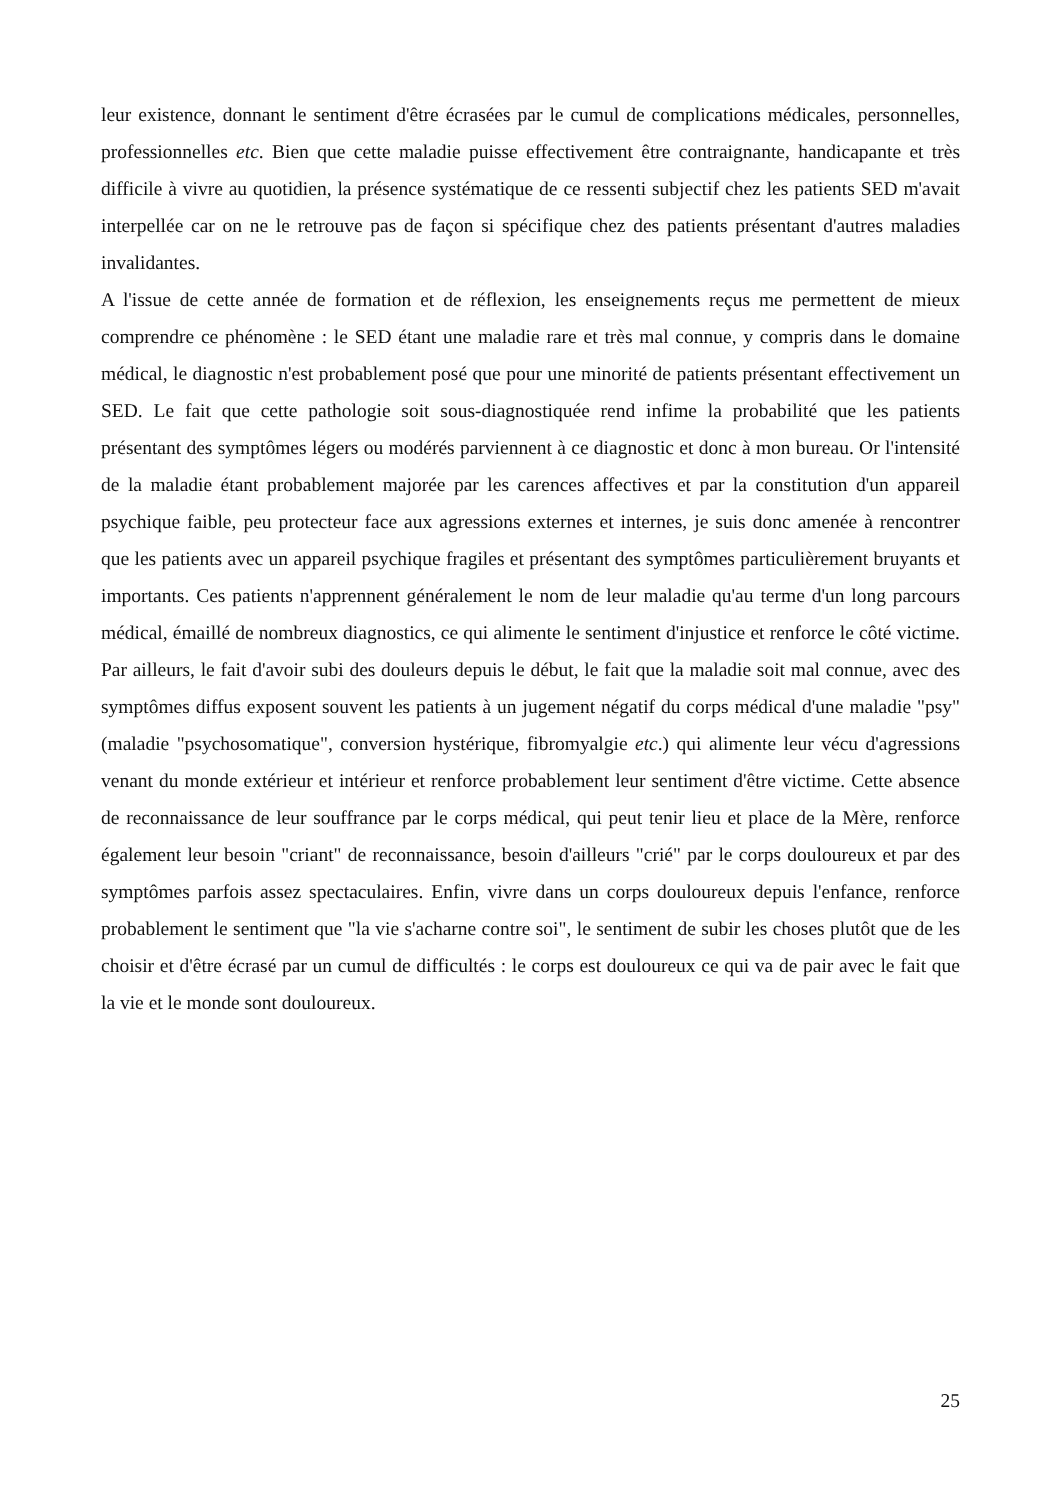leur existence, donnant le sentiment d'être écrasées par le cumul de complications médicales, personnelles, professionnelles etc. Bien que cette maladie puisse effectivement être contraignante, handicapante et très difficile à vivre au quotidien, la présence systématique de ce ressenti subjectif chez les patients SED m'avait interpellée car on ne le retrouve pas de façon si spécifique chez des patients présentant d'autres maladies invalidantes.
A l'issue de cette année de formation et de réflexion, les enseignements reçus me permettent de mieux comprendre ce phénomène : le SED étant une maladie rare et très mal connue, y compris dans le domaine médical, le diagnostic n'est probablement posé que pour une minorité de patients présentant effectivement un SED. Le fait que cette pathologie soit sous-diagnostiquée rend infime la probabilité que les patients présentant des symptômes légers ou modérés parviennent à ce diagnostic et donc à mon bureau. Or l'intensité de la maladie étant probablement majorée par les carences affectives et par la constitution d'un appareil psychique faible, peu protecteur face aux agressions externes et internes, je suis donc amenée à rencontrer que les patients avec un appareil psychique fragiles et présentant des symptômes particulièrement bruyants et importants. Ces patients n'apprennent généralement le nom de leur maladie qu'au terme d'un long parcours médical, émaillé de nombreux diagnostics, ce qui alimente le sentiment d'injustice et renforce le côté victime. Par ailleurs, le fait d'avoir subi des douleurs depuis le début, le fait que la maladie soit mal connue, avec des symptômes diffus exposent souvent les patients à un jugement négatif du corps médical d'une maladie "psy" (maladie "psychosomatique", conversion hystérique, fibromyalgie etc.) qui alimente leur vécu d'agressions venant du monde extérieur et intérieur et renforce probablement leur sentiment d'être victime. Cette absence de reconnaissance de leur souffrance par le corps médical, qui peut tenir lieu et place de la Mère, renforce également leur besoin "criant" de reconnaissance, besoin d'ailleurs "crié" par le corps douloureux et par des symptômes parfois assez spectaculaires. Enfin, vivre dans un corps douloureux depuis l'enfance, renforce probablement le sentiment que "la vie s'acharne contre soi", le sentiment de subir les choses plutôt que de les choisir et d'être écrasé par un cumul de difficultés : le corps est douloureux ce qui va de pair avec le fait que la vie et le monde sont douloureux.
25